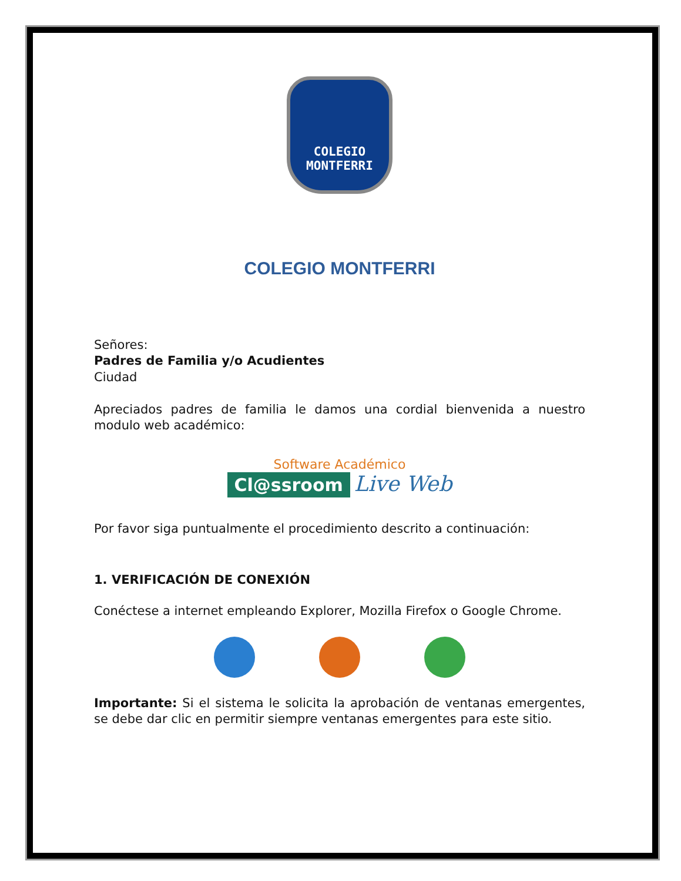COLEGIO
MONTFERRI
COLEGIO MONTFERRI
Señores:
Padres de Familia y/o Acudientes
Ciudad
Apreciados padres de familia le damos una cordial bienvenida a nuestro modulo web académico:
Software Académico
Cl@ssroom Live Web
Por favor siga puntualmente el procedimiento descrito a continuación:
1. VERIFICACIÓN DE CONEXIÓN
Conéctese a internet empleando Explorer, Mozilla Firefox o Google Chrome.
Importante: Si el sistema le solicita la aprobación de ventanas emergentes, se debe dar clic en permitir siempre ventanas emergentes para este sitio.